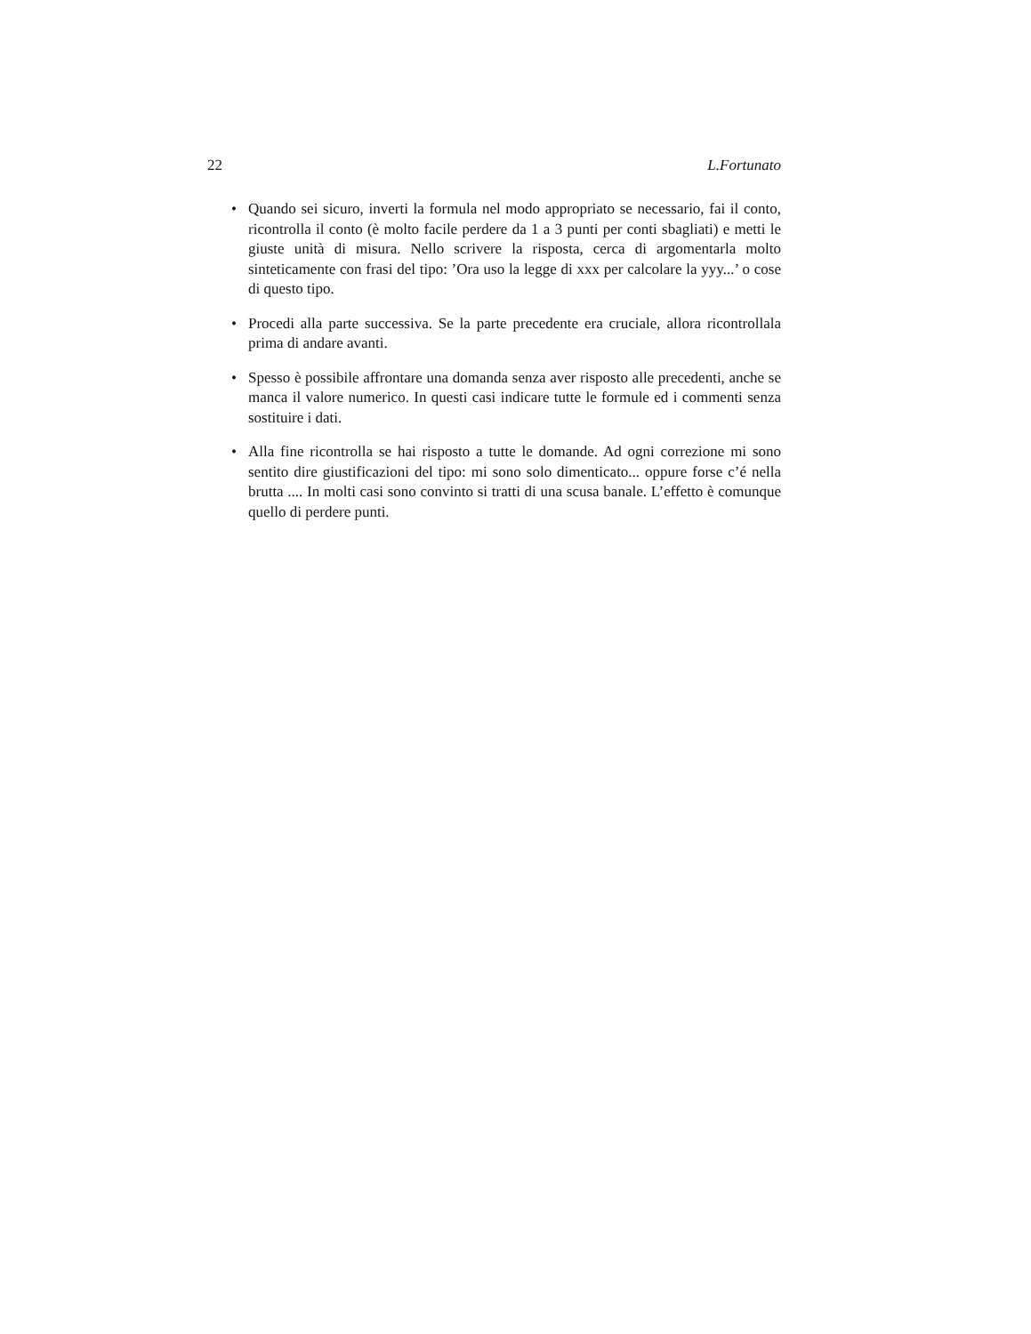22 L.Fortunato
• Quando sei sicuro, inverti la formula nel modo appropriato se necessario, fai il conto, ricontrolla il conto (è molto facile perdere da 1 a 3 punti per conti sbagliati) e metti le giuste unità di misura. Nello scrivere la risposta, cerca di argomentarla molto sinteticamente con frasi del tipo: ’Ora uso la legge di xxx per calcolare la yyy...’ o cose di questo tipo.
• Procedi alla parte successiva. Se la parte precedente era cruciale, allora ricontrollala prima di andare avanti.
• Spesso è possibile affrontare una domanda senza aver risposto alle precedenti, anche se manca il valore numerico. In questi casi indicare tutte le formule ed i commenti senza sostituire i dati.
• Alla fine ricontrolla se hai risposto a tutte le domande. Ad ogni correzione mi sono sentito dire giustificazioni del tipo: mi sono solo dimenticato... oppure forse c’é nella brutta .... In molti casi sono convinto si tratti di una scusa banale. L’effetto è comunque quello di perdere punti.